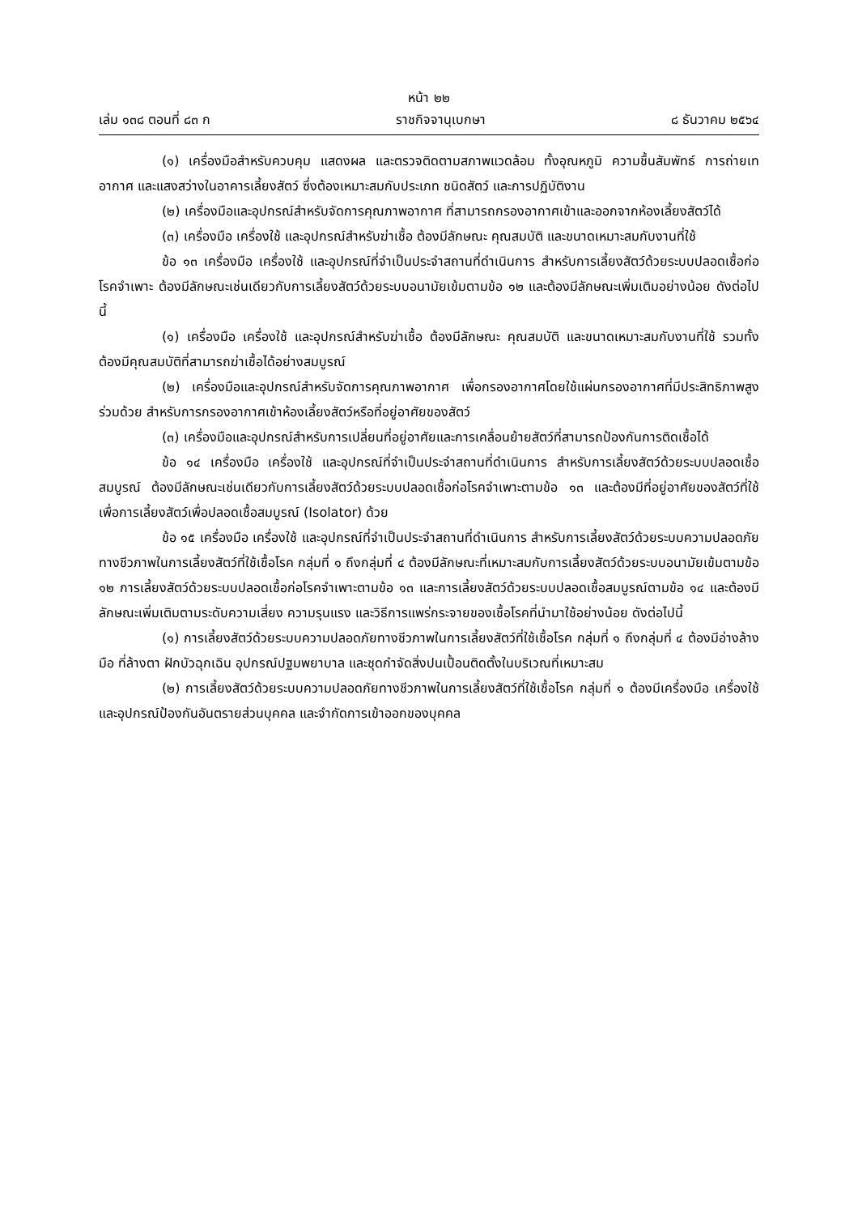หน้า ๒๒
เล่ม ๑๓๘ ตอนที่ ๘๓ ก ราชกิจจานุเบกษา ๘ ธันวาคม ๒๕๖๔
(๑) เครื่องมือสำหรับควบคุม แสดงผล และตรวจติดตามสภาพแวดล้อม ทั้งอุณหภูมิ ความชื้นสัมพัทธ์ การถ่ายเทอากาศ และแสงสว่างในอาคารเลี้ยงสัตว์ ซึ่งต้องเหมาะสมกับประเภท ชนิดสัตว์ และการปฏิบัติงาน
(๒) เครื่องมือและอุปกรณ์สำหรับจัดการคุณภาพอากาศ ที่สามารถกรองอากาศเข้าและออกจากห้องเลี้ยงสัตว์ได้
(๓) เครื่องมือ เครื่องใช้ และอุปกรณ์สำหรับฆ่าเชื้อ ต้องมีลักษณะ คุณสมบัติ และขนาดเหมาะสมกับงานที่ใช้
ข้อ ๑๓ เครื่องมือ เครื่องใช้ และอุปกรณ์ที่จำเป็นประจำสถานที่ดำเนินการ สำหรับการเลี้ยงสัตว์ด้วยระบบปลอดเชื้อก่อโรคจำเพาะ ต้องมีลักษณะเช่นเดียวกับการเลี้ยงสัตว์ด้วยระบบอนามัยเข้มตามข้อ ๑๒ และต้องมีลักษณะเพิ่มเติมอย่างน้อย ดังต่อไปนี้
(๑) เครื่องมือ เครื่องใช้ และอุปกรณ์สำหรับฆ่าเชื้อ ต้องมีลักษณะ คุณสมบัติ และขนาดเหมาะสมกับงานที่ใช้ รวมทั้งต้องมีคุณสมบัติที่สามารถฆ่าเชื้อได้อย่างสมบูรณ์
(๒) เครื่องมือและอุปกรณ์สำหรับจัดการคุณภาพอากาศ เพื่อกรองอากาศโดยใช้แผ่นกรองอากาศที่มีประสิทธิภาพสูงร่วมด้วย สำหรับการกรองอากาศเข้าห้องเลี้ยงสัตว์หรือที่อยู่อาศัยของสัตว์
(๓) เครื่องมือและอุปกรณ์สำหรับการเปลี่ยนที่อยู่อาศัยและการเคลื่อนย้ายสัตว์ที่สามารถป้องกันการติดเชื้อได้
ข้อ ๑๔ เครื่องมือ เครื่องใช้ และอุปกรณ์ที่จำเป็นประจำสถานที่ดำเนินการ สำหรับการเลี้ยงสัตว์ด้วยระบบปลอดเชื้อสมบูรณ์ ต้องมีลักษณะเช่นเดียวกับการเลี้ยงสัตว์ด้วยระบบปลอดเชื้อก่อโรคจำเพาะตามข้อ ๑๓ และต้องมีที่อยู่อาศัยของสัตว์ที่ใช้เพื่อการเลี้ยงสัตว์เพื่อปลอดเชื้อสมบูรณ์ (Isolator) ด้วย
ข้อ ๑๕ เครื่องมือ เครื่องใช้ และอุปกรณ์ที่จำเป็นประจำสถานที่ดำเนินการ สำหรับการเลี้ยงสัตว์ด้วยระบบความปลอดภัยทางชีวภาพในการเลี้ยงสัตว์ที่ใช้เชื้อโรค กลุ่มที่ ๑ ถึงกลุ่มที่ ๔ ต้องมีลักษณะที่เหมาะสมกับการเลี้ยงสัตว์ด้วยระบบอนามัยเข้มตามข้อ ๑๒ การเลี้ยงสัตว์ด้วยระบบปลอดเชื้อก่อโรคจำเพาะตามข้อ ๑๓ และการเลี้ยงสัตว์ด้วยระบบปลอดเชื้อสมบูรณ์ตามข้อ ๑๔ และต้องมีลักษณะเพิ่มเติมตามระดับความเสี่ยง ความรุนแรง และวิธีการแพร่กระจายของเชื้อโรคที่นำมาใช้อย่างน้อย ดังต่อไปนี้
(๑) การเลี้ยงสัตว์ด้วยระบบความปลอดภัยทางชีวภาพในการเลี้ยงสัตว์ที่ใช้เชื้อโรค กลุ่มที่ ๑ ถึงกลุ่มที่ ๔ ต้องมีอ่างล้างมือ ที่ล้างตา ฝักบัวฉุกเฉิน อุปกรณ์ปฐมพยาบาล และชุดกำจัดสิ่งปนเปื้อนติดตั้งในบริเวณที่เหมาะสม
(๒) การเลี้ยงสัตว์ด้วยระบบความปลอดภัยทางชีวภาพในการเลี้ยงสัตว์ที่ใช้เชื้อโรค กลุ่มที่ ๑ ต้องมีเครื่องมือ เครื่องใช้ และอุปกรณ์ป้องกันอันตรายส่วนบุคคล และจำกัดการเข้าออกของบุคคล